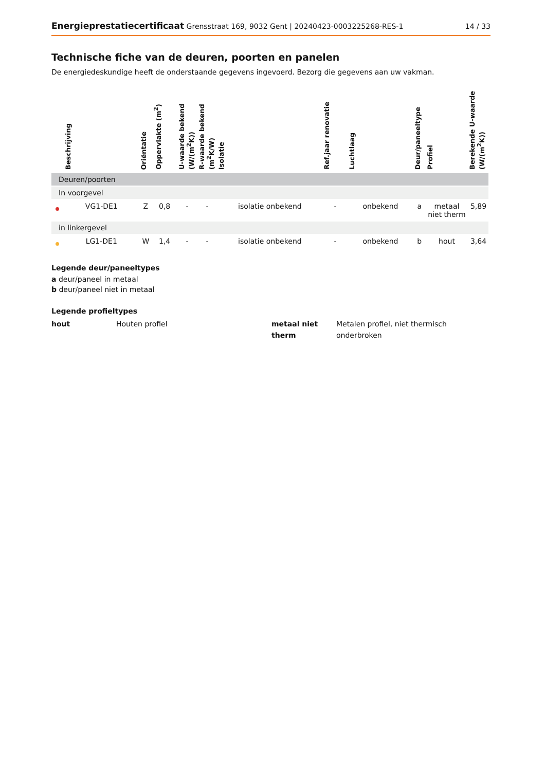Energieprestatiecertificaat Grensstraat 169, 9032 Gent | 20240423-0003225268-RES-1
14 / 33
Technische fiche van de deuren, poorten en panelen
De energiedeskundige heeft de onderstaande gegevens ingevoerd. Bezorg die gegevens aan uw vakman.
| | Beschrijving | Oriëntatie | Oppervlakte (m<sup>2</sup>) | U-waarde bekend (W/(m<sup>2</sup>K)) | R-waarde bekend (m<sup>2</sup>K/W) | Isolatie | Ref.jaar renovatie | Luchtlaag | Deur/paneeltype | Profiel | Berekende U-waarde (W/(m<sup>2</sup>K)) |
| --- | --- | --- | --- | --- | --- | --- | --- | --- | --- | --- | --- |
| Deuren/poorten | | | | | | | | | | | |
| In voorgevel | | | | | | | | | | | |
| | VG1-DE1 | Z | 0,8 | - | - | isolatie onbekend | - | onbekend | a | metaal niet therm | 5,89 |
| in linkergevel | | | | | | | | | | | |
| | LG1-DE1 | W | 1,4 | - | - | isolatie onbekend | - | onbekend | b | hout | 3,64 |
Legende deur/paneeltypes
a deur/paneel in metaal
b deur/paneel niet in metaal
Legende profieltypes
hout
Houten profiel
metaal niet therm
Metalen profiel, niet thermisch onderbroken